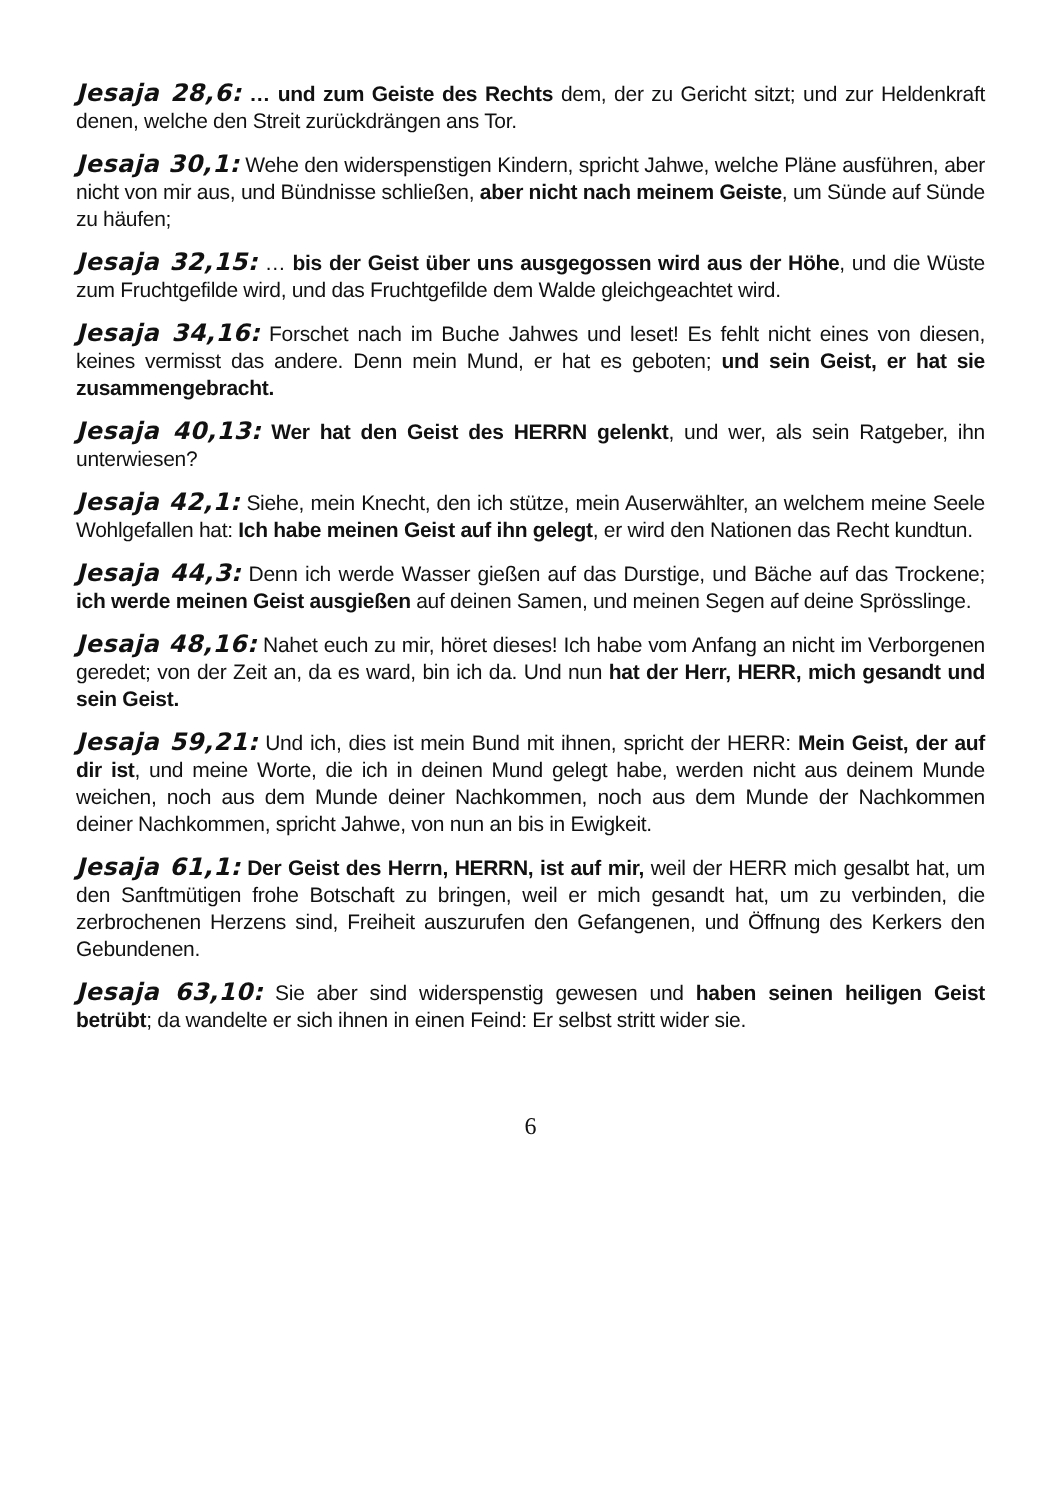Jesaja 28,6: … und zum Geiste des Rechts dem, der zu Gericht sitzt; und zur Heldenkraft denen, welche den Streit zurückdrängen ans Tor.
Jesaja 30,1: Wehe den widerspenstigen Kindern, spricht Jahwe, welche Pläne ausführen, aber nicht von mir aus, und Bündnisse schließen, aber nicht nach meinem Geiste, um Sünde auf Sünde zu häufen;
Jesaja 32,15: … bis der Geist über uns ausgegossen wird aus der Höhe, und die Wüste zum Fruchtgefilde wird, und das Fruchtgefilde dem Walde gleichgeachtet wird.
Jesaja 34,16: Forschet nach im Buche Jahwes und leset! Es fehlt nicht eines von diesen, keines vermisst das andere. Denn mein Mund, er hat es geboten; und sein Geist, er hat sie zusammengebracht.
Jesaja 40,13: Wer hat den Geist des HERRN gelenkt, und wer, als sein Ratgeber, ihn unterwiesen?
Jesaja 42,1: Siehe, mein Knecht, den ich stütze, mein Auserwählter, an welchem meine Seele Wohlgefallen hat: Ich habe meinen Geist auf ihn gelegt, er wird den Nationen das Recht kundtun.
Jesaja 44,3: Denn ich werde Wasser gießen auf das Durstige, und Bäche auf das Trockene; ich werde meinen Geist ausgießen auf deinen Samen, und meinen Segen auf deine Sprösslinge.
Jesaja 48,16: Nahet euch zu mir, höret dieses! Ich habe vom Anfang an nicht im Verborgenen geredet; von der Zeit an, da es ward, bin ich da. Und nun hat der Herr, HERR, mich gesandt und sein Geist.
Jesaja 59,21: Und ich, dies ist mein Bund mit ihnen, spricht der HERR: Mein Geist, der auf dir ist, und meine Worte, die ich in deinen Mund gelegt habe, werden nicht aus deinem Munde weichen, noch aus dem Munde deiner Nachkommen, noch aus dem Munde der Nachkommen deiner Nachkommen, spricht Jahwe, von nun an bis in Ewigkeit.
Jesaja 61,1: Der Geist des Herrn, HERRN, ist auf mir, weil der HERR mich gesalbt hat, um den Sanftmütigen frohe Botschaft zu bringen, weil er mich gesandt hat, um zu verbinden, die zerbrochenen Herzens sind, Freiheit auszurufen den Gefangenen, und Öffnung des Kerkers den Gebundenen.
Jesaja 63,10: Sie aber sind widerspenstig gewesen und haben seinen heiligen Geist betrübt; da wandelte er sich ihnen in einen Feind: Er selbst stritt wider sie.
6